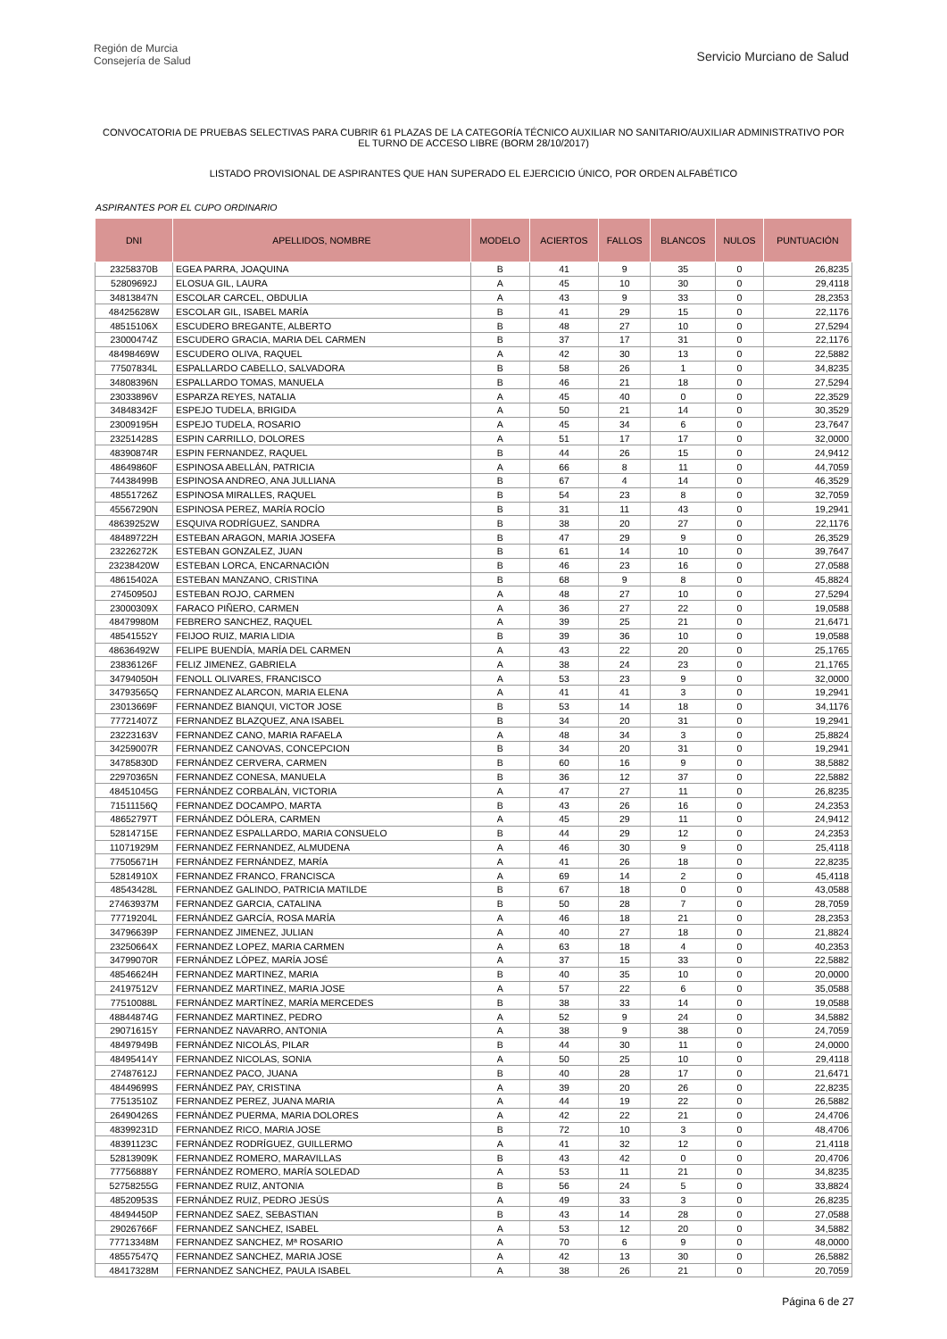Región de Murcia
Consejería de Salud
Servicio Murciano de Salud
CONVOCATORIA DE PRUEBAS SELECTIVAS PARA CUBRIR 61 PLAZAS DE LA CATEGORÍA TÉCNICO AUXILIAR NO SANITARIO/AUXILIAR ADMINISTRATIVO POR EL TURNO DE ACCESO LIBRE (BORM 28/10/2017)
LISTADO PROVISIONAL DE ASPIRANTES QUE HAN SUPERADO EL EJERCICIO ÚNICO, POR ORDEN ALFABÉTICO
ASPIRANTES POR EL CUPO ORDINARIO
| DNI | APELLIDOS, NOMBRE | MODELO | ACIERTOS | FALLOS | BLANCOS | NULOS | PUNTUACIÓN |
| --- | --- | --- | --- | --- | --- | --- | --- |
| 23258370B | EGEA PARRA, JOAQUINA | B | 41 | 9 | 35 | 0 | 26,8235 |
| 52809692J | ELOSUA GIL, LAURA | A | 45 | 10 | 30 | 0 | 29,4118 |
| 34813847N | ESCOLAR CARCEL, OBDULIA | A | 43 | 9 | 33 | 0 | 28,2353 |
| 48425628W | ESCOLAR GIL, ISABEL MARÍA | B | 41 | 29 | 15 | 0 | 22,1176 |
| 48515106X | ESCUDERO BREGANTE, ALBERTO | B | 48 | 27 | 10 | 0 | 27,5294 |
| 23000474Z | ESCUDERO GRACIA, MARIA DEL CARMEN | B | 37 | 17 | 31 | 0 | 22,1176 |
| 48498469W | ESCUDERO OLIVA, RAQUEL | A | 42 | 30 | 13 | 0 | 22,5882 |
| 77507834L | ESPALLARDO CABELLO, SALVADORA | B | 58 | 26 | 1 | 0 | 34,8235 |
| 34808396N | ESPALLARDO TOMAS, MANUELA | B | 46 | 21 | 18 | 0 | 27,5294 |
| 23033896V | ESPARZA REYES, NATALIA | A | 45 | 40 | 0 | 0 | 22,3529 |
| 34848342F | ESPEJO TUDELA, BRIGIDA | A | 50 | 21 | 14 | 0 | 30,3529 |
| 23009195H | ESPEJO TUDELA, ROSARIO | A | 45 | 34 | 6 | 0 | 23,7647 |
| 23251428S | ESPIN CARRILLO, DOLORES | A | 51 | 17 | 17 | 0 | 32,0000 |
| 48390874R | ESPIN FERNANDEZ, RAQUEL | B | 44 | 26 | 15 | 0 | 24,9412 |
| 48649860F | ESPINOSA ABELLÁN, PATRICIA | A | 66 | 8 | 11 | 0 | 44,7059 |
| 74438499B | ESPINOSA ANDREO, ANA JULLIANA | B | 67 | 4 | 14 | 0 | 46,3529 |
| 48551726Z | ESPINOSA MIRALLES, RAQUEL | B | 54 | 23 | 8 | 0 | 32,7059 |
| 45567290N | ESPINOSA PEREZ, MARÍA ROCÍO | B | 31 | 11 | 43 | 0 | 19,2941 |
| 48639252W | ESQUIVA RODRÍGUEZ, SANDRA | B | 38 | 20 | 27 | 0 | 22,1176 |
| 48489722H | ESTEBAN ARAGON, MARIA JOSEFA | B | 47 | 29 | 9 | 0 | 26,3529 |
| 23226272K | ESTEBAN GONZALEZ, JUAN | B | 61 | 14 | 10 | 0 | 39,7647 |
| 23238420W | ESTEBAN LORCA, ENCARNACIÓN | B | 46 | 23 | 16 | 0 | 27,0588 |
| 48615402A | ESTEBAN MANZANO, CRISTINA | B | 68 | 9 | 8 | 0 | 45,8824 |
| 27450950J | ESTEBAN ROJO, CARMEN | A | 48 | 27 | 10 | 0 | 27,5294 |
| 23000309X | FARACO PIÑERO, CARMEN | A | 36 | 27 | 22 | 0 | 19,0588 |
| 48479980M | FEBRERO SANCHEZ, RAQUEL | A | 39 | 25 | 21 | 0 | 21,6471 |
| 48541552Y | FEIJOO RUIZ, MARIA LIDIA | B | 39 | 36 | 10 | 0 | 19,0588 |
| 48636492W | FELIPE BUENDÍA, MARÍA DEL CARMEN | A | 43 | 22 | 20 | 0 | 25,1765 |
| 23836126F | FELIZ JIMENEZ, GABRIELA | A | 38 | 24 | 23 | 0 | 21,1765 |
| 34794050H | FENOLL OLIVARES, FRANCISCO | A | 53 | 23 | 9 | 0 | 32,0000 |
| 34793565Q | FERNANDEZ ALARCON, MARIA ELENA | A | 41 | 41 | 3 | 0 | 19,2941 |
| 23013669F | FERNANDEZ BIANQUI, VICTOR JOSE | B | 53 | 14 | 18 | 0 | 34,1176 |
| 77721407Z | FERNANDEZ BLAZQUEZ, ANA ISABEL | B | 34 | 20 | 31 | 0 | 19,2941 |
| 23223163V | FERNANDEZ CANO, MARIA RAFAELA | A | 48 | 34 | 3 | 0 | 25,8824 |
| 34259007R | FERNANDEZ CANOVAS, CONCEPCION | B | 34 | 20 | 31 | 0 | 19,2941 |
| 34785830D | FERNÁNDEZ CERVERA, CARMEN | B | 60 | 16 | 9 | 0 | 38,5882 |
| 22970365N | FERNANDEZ CONESA, MANUELA | B | 36 | 12 | 37 | 0 | 22,5882 |
| 48451045G | FERNÁNDEZ CORBALÁN, VICTORIA | A | 47 | 27 | 11 | 0 | 26,8235 |
| 71511156Q | FERNANDEZ DOCAMPO, MARTA | B | 43 | 26 | 16 | 0 | 24,2353 |
| 48652797T | FERNÁNDEZ DÓLERA, CARMEN | A | 45 | 29 | 11 | 0 | 24,9412 |
| 52814715E | FERNANDEZ ESPALLARDO, MARIA CONSUELO | B | 44 | 29 | 12 | 0 | 24,2353 |
| 11071929M | FERNANDEZ FERNANDEZ, ALMUDENA | A | 46 | 30 | 9 | 0 | 25,4118 |
| 77505671H | FERNÁNDEZ FERNÁNDEZ, MARÍA | A | 41 | 26 | 18 | 0 | 22,8235 |
| 52814910X | FERNANDEZ FRANCO, FRANCISCA | A | 69 | 14 | 2 | 0 | 45,4118 |
| 48543428L | FERNANDEZ GALINDO, PATRICIA MATILDE | B | 67 | 18 | 0 | 0 | 43,0588 |
| 27463937M | FERNANDEZ GARCIA, CATALINA | B | 50 | 28 | 7 | 0 | 28,7059 |
| 77719204L | FERNÁNDEZ GARCÍA, ROSA MARÍA | A | 46 | 18 | 21 | 0 | 28,2353 |
| 34796639P | FERNANDEZ JIMENEZ, JULIAN | A | 40 | 27 | 18 | 0 | 21,8824 |
| 23250664X | FERNANDEZ LOPEZ, MARIA CARMEN | A | 63 | 18 | 4 | 0 | 40,2353 |
| 34799070R | FERNÁNDEZ LÓPEZ, MARÍA JOSÉ | A | 37 | 15 | 33 | 0 | 22,5882 |
| 48546624H | FERNANDEZ MARTINEZ, MARIA | B | 40 | 35 | 10 | 0 | 20,0000 |
| 24197512V | FERNANDEZ MARTINEZ, MARIA JOSE | A | 57 | 22 | 6 | 0 | 35,0588 |
| 77510088L | FERNÁNDEZ MARTÍNEZ, MARÍA MERCEDES | B | 38 | 33 | 14 | 0 | 19,0588 |
| 48844874G | FERNANDEZ MARTINEZ, PEDRO | A | 52 | 9 | 24 | 0 | 34,5882 |
| 29071615Y | FERNANDEZ NAVARRO, ANTONIA | A | 38 | 9 | 38 | 0 | 24,7059 |
| 48497949B | FERNÁNDEZ NICOLÁS, PILAR | B | 44 | 30 | 11 | 0 | 24,0000 |
| 48495414Y | FERNANDEZ NICOLAS, SONIA | A | 50 | 25 | 10 | 0 | 29,4118 |
| 27487612J | FERNANDEZ PACO, JUANA | B | 40 | 28 | 17 | 0 | 21,6471 |
| 48449699S | FERNÁNDEZ PAY, CRISTINA | A | 39 | 20 | 26 | 0 | 22,8235 |
| 77513510Z | FERNANDEZ PEREZ, JUANA MARIA | A | 44 | 19 | 22 | 0 | 26,5882 |
| 26490426S | FERNÁNDEZ PUERMA, MARIA DOLORES | A | 42 | 22 | 21 | 0 | 24,4706 |
| 48399231D | FERNANDEZ RICO, MARIA JOSE | B | 72 | 10 | 3 | 0 | 48,4706 |
| 48391123C | FERNÁNDEZ RODRÍGUEZ, GUILLERMO | A | 41 | 32 | 12 | 0 | 21,4118 |
| 52813909K | FERNANDEZ ROMERO, MARAVILLAS | B | 43 | 42 | 0 | 0 | 20,4706 |
| 77756888Y | FERNÁNDEZ ROMERO, MARÍA SOLEDAD | A | 53 | 11 | 21 | 0 | 34,8235 |
| 52758255G | FERNANDEZ RUIZ, ANTONIA | B | 56 | 24 | 5 | 0 | 33,8824 |
| 48520953S | FERNÁNDEZ RUIZ, PEDRO JESÚS | A | 49 | 33 | 3 | 0 | 26,8235 |
| 48494450P | FERNANDEZ SAEZ, SEBASTIAN | B | 43 | 14 | 28 | 0 | 27,0588 |
| 29026766F | FERNANDEZ SANCHEZ, ISABEL | A | 53 | 12 | 20 | 0 | 34,5882 |
| 77713348M | FERNANDEZ SANCHEZ, Mª ROSARIO | A | 70 | 6 | 9 | 0 | 48,0000 |
| 48557547Q | FERNANDEZ SANCHEZ, MARIA JOSE | A | 42 | 13 | 30 | 0 | 26,5882 |
| 48417328M | FERNANDEZ SANCHEZ, PAULA ISABEL | A | 38 | 26 | 21 | 0 | 20,7059 |
Página 6 de 27